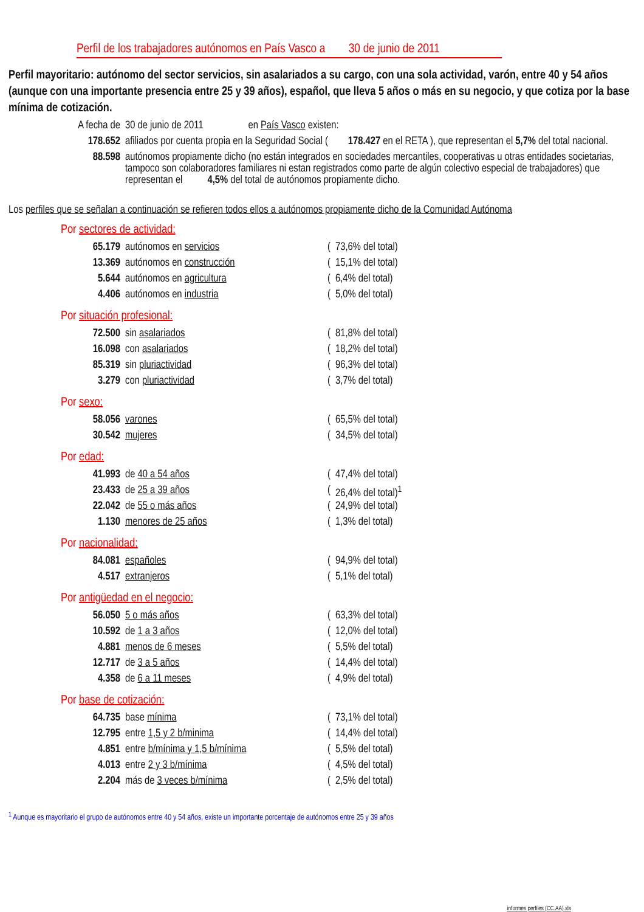Perfil de los trabajadores autónomos en País Vasco a 30 de junio de 2011
Perfil mayoritario: autónomo del sector servicios, sin asalariados a su cargo, con una sola actividad, varón, entre 40 y 54 años (aunque con una importante presencia entre 25 y 39 años), español, que lleva 5 años o más en su negocio, y que cotiza por la base mínima de cotización.
| A fecha de | 30 de junio de 2011 en País Vasco existen: |
| 178.652 | afiliados por cuenta propia en la Seguridad Social ( 178.427 en el RETA ), que representan el 5,7% del total nacional. |
| 88.598 | autónomos propiamente dicho (no están integrados en sociedades mercantiles, cooperativas u otras entidades societarias, tampoco son colaboradores familiares ni estan registrados como parte de algún colectivo especial de trabajadores) que representan el 4,5% del total de autónomos propiamente dicho. |
Los perfiles que se señalan a continuación se refieren todos ellos a autónomos propiamente dicho de la Comunidad Autónoma
| Por sectores de actividad: | | | |
| 65.179 | autónomos en servicios | ( | 73,6% del total) |
| 13.369 | autónomos en construcción | ( | 15,1% del total) |
| 5.644 | autónomos en agricultura | ( | 6,4% del total) |
| 4.406 | autónomos en industria | ( | 5,0% del total) |
| Por situación profesional: | | | |
| 72.500 | sin asalariados | ( | 81,8% del total) |
| 16.098 | con asalariados | ( | 18,2% del total) |
| 85.319 | sin pluriactividad | ( | 96,3% del total) |
| 3.279 | con pluriactividad | ( | 3,7% del total) |
| Por sexo: | | | |
| 58.056 | varones | ( | 65,5% del total) |
| 30.542 | mujeres | ( | 34,5% del total) |
| Por edad: | | | |
| 41.993 | de 40 a 54 años | ( | 47,4% del total) |
| 23.433 | de 25 a 39 años | ( | 26,4% del total)<sup>1</sup> |
| 22.042 | de 55 o más años | ( | 24,9% del total) |
| 1.130 | menores de 25 años | ( | 1,3% del total) |
| Por nacionalidad: | | | |
| 84.081 | españoles | ( | 94,9% del total) |
| 4.517 | extranjeros | ( | 5,1% del total) |
| Por antigüedad en el negocio: | | | |
| 56.050 | 5 o más años | ( | 63,3% del total) |
| 10.592 | de 1 a 3 años | ( | 12,0% del total) |
| 4.881 | menos de 6 meses | ( | 5,5% del total) |
| 12.717 | de 3 a 5 años | ( | 14,4% del total) |
| 4.358 | de 6 a 11 meses | ( | 4,9% del total) |
| Por base de cotización: | | | |
| 64.735 | base mínima | ( | 73,1% del total) |
| 12.795 | entre 1,5 y 2 b/minima | ( | 14,4% del total) |
| 4.851 | entre b/mínima y 1,5 b/mínima | ( | 5,5% del total) |
| 4.013 | entre 2 y 3 b/mínima | ( | 4,5% del total) |
| 2.204 | más de 3 veces b/mínima | ( | 2,5% del total) |
<sup>1</sup> Aunque es mayoritario el grupo de autónomos entre 40 y 54 años, existe un importante porcentaje de autónomos entre 25 y 39 años
informes perfiles (CC.AA).xls